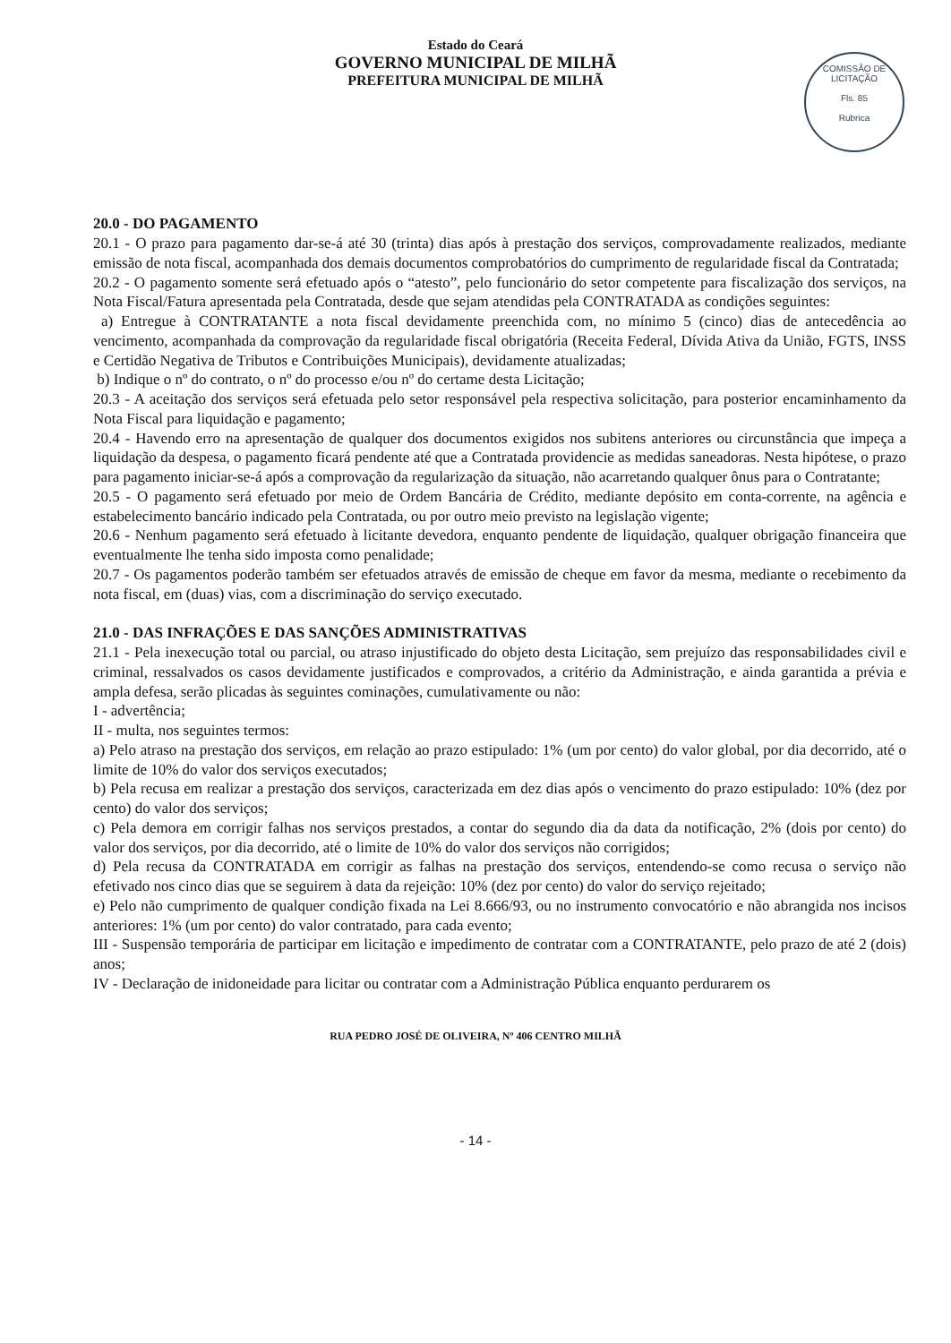Estado do Ceará
GOVERNO MUNICIPAL DE MILHÃ
PREFEITURA MUNICIPAL DE MILHÃ
COMISSÃO DE LICITAÇÃO
Fls. 85
Rubrica
20.0 - DO PAGAMENTO
20.1 - O prazo para pagamento dar-se-á até 30 (trinta) dias após à prestação dos serviços, comprovadamente realizados, mediante emissão de nota fiscal, acompanhada dos demais documentos comprobatórios do cumprimento de regularidade fiscal da Contratada;
20.2 - O pagamento somente será efetuado após o “atesto”, pelo funcionário do setor competente para fiscalização dos serviços, na Nota Fiscal/Fatura apresentada pela Contratada, desde que sejam atendidas pela CONTRATADA as condições seguintes:
a) Entregue à CONTRATANTE a nota fiscal devidamente preenchida com, no mínimo 5 (cinco) dias de antecedência ao vencimento, acompanhada da comprovação da regularidade fiscal obrigatória (Receita Federal, Dívida Ativa da União, FGTS, INSS e Certidão Negativa de Tributos e Contribuições Municipais), devidamente atualizadas;
b) Indique o nº do contrato, o nº do processo e/ou nº do certame desta Licitação;
20.3 - A aceitação dos serviços será efetuada pelo setor responsável pela respectiva solicitação, para posterior encaminhamento da Nota Fiscal para liquidação e pagamento;
20.4 - Havendo erro na apresentação de qualquer dos documentos exigidos nos subitens anteriores ou circunstância que impeça a liquidação da despesa, o pagamento ficará pendente até que a Contratada providencie as medidas saneadoras. Nesta hipótese, o prazo para pagamento iniciar-se-á após a comprovação da regularização da situação, não acarretando qualquer ônus para o Contratante;
20.5 - O pagamento será efetuado por meio de Ordem Bancária de Crédito, mediante depósito em conta-corrente, na agência e estabelecimento bancário indicado pela Contratada, ou por outro meio previsto na legislação vigente;
20.6 - Nenhum pagamento será efetuado à licitante devedora, enquanto pendente de liquidação, qualquer obrigação financeira que eventualmente lhe tenha sido imposta como penalidade;
20.7 - Os pagamentos poderão também ser efetuados através de emissão de cheque em favor da mesma, mediante o recebimento da nota fiscal, em (duas) vias, com a discriminação do serviço executado.
21.0 - DAS INFRAÇÕES E DAS SANÇÕES ADMINISTRATIVAS
21.1 - Pela inexecução total ou parcial, ou atraso injustificado do objeto desta Licitação, sem prejuízo das responsabilidades civil e criminal, ressalvados os casos devidamente justificados e comprovados, a critério da Administração, e ainda garantida a prévia e ampla defesa, serão plicadas às seguintes cominações, cumulativamente ou não:
I - advertência;
II - multa, nos seguintes termos:
a) Pelo atraso na prestação dos serviços, em relação ao prazo estipulado: 1% (um por cento) do valor global, por dia decorrido, até o limite de 10% do valor dos serviços executados;
b) Pela recusa em realizar a prestação dos serviços, caracterizada em dez dias após o vencimento do prazo estipulado: 10% (dez por cento) do valor dos serviços;
c) Pela demora em corrigir falhas nos serviços prestados, a contar do segundo dia da data da notificação, 2% (dois por cento) do valor dos serviços, por dia decorrido, até o limite de 10% do valor dos serviços não corrigidos;
d) Pela recusa da CONTRATADA em corrigir as falhas na prestação dos serviços, entendendo-se como recusa o serviço não efetivado nos cinco dias que se seguirem à data da rejeição: 10% (dez por cento) do valor do serviço rejeitado;
e) Pelo não cumprimento de qualquer condição fixada na Lei 8.666/93, ou no instrumento convocatório e não abrangida nos incisos anteriores: 1% (um por cento) do valor contratado, para cada evento;
III - Suspensão temporária de participar em licitação e impedimento de contratar com a CONTRATANTE, pelo prazo de até 2 (dois) anos;
IV - Declaração de inidoneidade para licitar ou contratar com a Administração Pública enquanto perdurarem os
RUA PEDRO JOSÉ DE OLIVEIRA, Nº 406 CENTRO MILHÃ
- 14 -